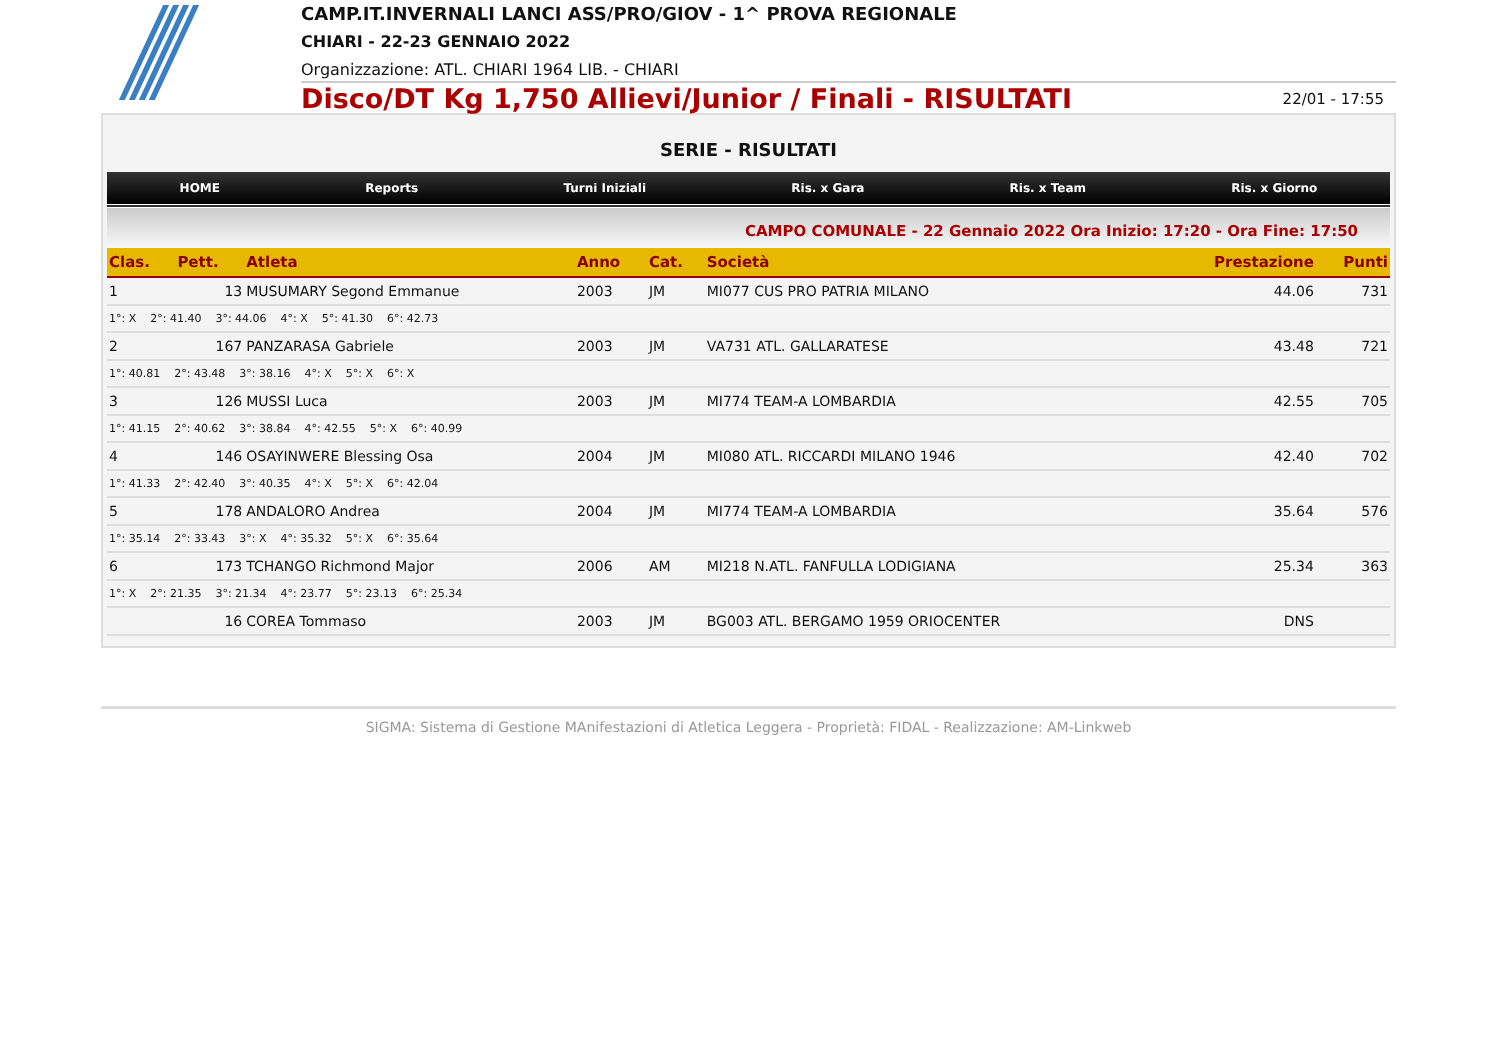CAMP.IT.INVERNALI LANCI ASS/PRO/GIOV - 1^ PROVA REGIONALE
CHIARI - 22-23 GENNAIO 2022
Organizzazione: ATL. CHIARI 1964 LIB. - CHIARI
Disco/DT Kg 1,750 Allievi/Junior / Finali - RISULTATI 22/01 - 17:55
SERIE - RISULTATI
HOME Reports Turni Iniziali Ris. x Gara Ris. x Team Ris. x Giorno
CAMPO COMUNALE - 22 Gennaio 2022 Ora Inizio: 17:20 - Ora Fine: 17:50
| Clas. | Pett. | Atleta | Anno | Cat. | Società | Prestazione | Punti |
| --- | --- | --- | --- | --- | --- | --- | --- |
| 1 | 13 | MUSUMARY Segond Emmanue | 2003 | JM | MI077 CUS PRO PATRIA MILANO | 44.06 | 731 |
| 1°: X 2°: 41.40 3°: 44.06 4°: X 5°: 41.30 6°: 42.73 | | | | | | | |
| 2 | 167 | PANZARASA Gabriele | 2003 | JM | VA731 ATL. GALLARATESE | 43.48 | 721 |
| 1°: 40.81 2°: 43.48 3°: 38.16 4°: X 5°: X 6°: X | | | | | | | |
| 3 | 126 | MUSSI Luca | 2003 | JM | MI774 TEAM-A LOMBARDIA | 42.55 | 705 |
| 1°: 41.15 2°: 40.62 3°: 38.84 4°: 42.55 5°: X 6°: 40.99 | | | | | | | |
| 4 | 146 | OSAYINWERE Blessing Osa | 2004 | JM | MI080 ATL. RICCARDI MILANO 1946 | 42.40 | 702 |
| 1°: 41.33 2°: 42.40 3°: 40.35 4°: X 5°: X 6°: 42.04 | | | | | | | |
| 5 | 178 | ANDALORO Andrea | 2004 | JM | MI774 TEAM-A LOMBARDIA | 35.64 | 576 |
| 1°: 35.14 2°: 33.43 3°: X 4°: 35.32 5°: X 6°: 35.64 | | | | | | | |
| 6 | 173 | TCHANGO Richmond Major | 2006 | AM | MI218 N.ATL. FANFULLA LODIGIANA | 25.34 | 363 |
| 1°: X 2°: 21.35 3°: 21.34 4°: 23.77 5°: 23.13 6°: 25.34 | | | | | | | |
| | 16 | COREA Tommaso | 2003 | JM | BG003 ATL. BERGAMO 1959 ORIOCENTER | DNS | |
SIGMA: Sistema di Gestione MAnifestazioni di Atletica Leggera - Proprietà: FIDAL - Realizzazione: AM-Linkweb